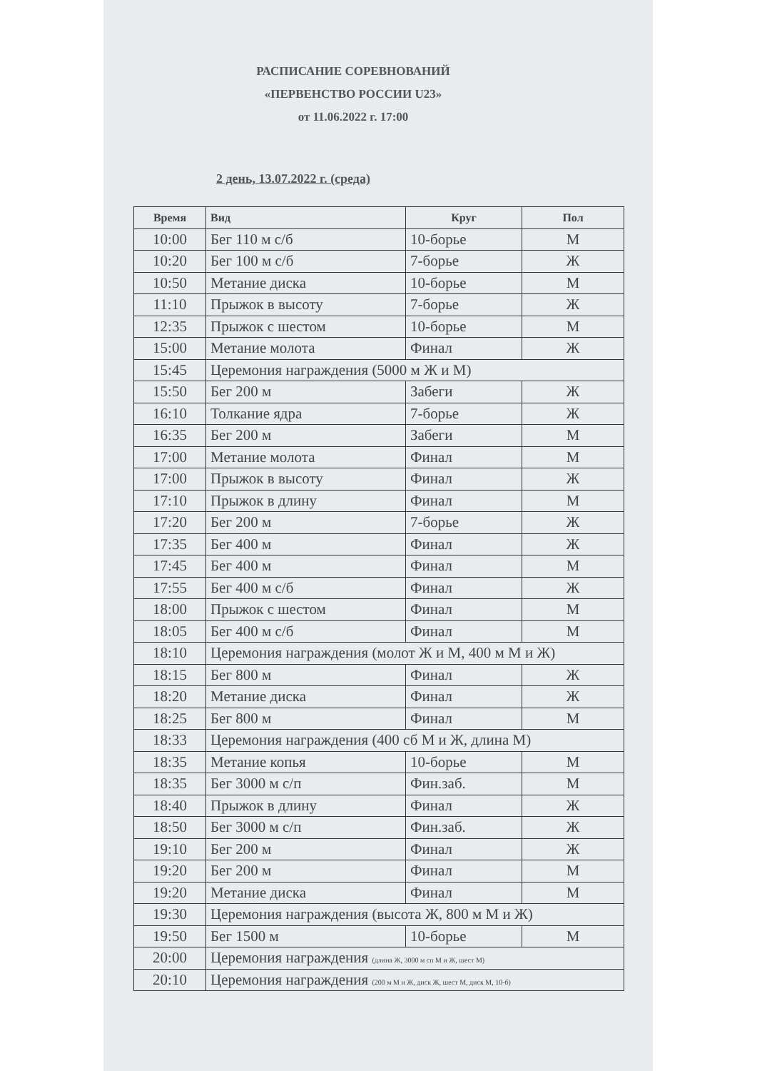РАСПИСАНИЕ СОРЕВНОВАНИЙ
«ПЕРВЕНСТВО РОССИИ U23»
от 11.06.2022 г. 17:00
2 день, 13.07.2022 г. (среда)
| Время | Вид | Круг | Пол |
| --- | --- | --- | --- |
| 10:00 | Бег 110 м с/б | 10-борье | М |
| 10:20 | Бег 100 м с/б | 7-борье | Ж |
| 10:50 | Метание диска | 10-борье | М |
| 11:10 | Прыжок в высоту | 7-борье | Ж |
| 12:35 | Прыжок с шестом | 10-борье | М |
| 15:00 | Метание молота | Финал | Ж |
| 15:45 | Церемония награждения (5000 м Ж и М) | | |
| 15:50 | Бег 200 м | Забеги | Ж |
| 16:10 | Толкание ядра | 7-борье | Ж |
| 16:35 | Бег 200 м | Забеги | М |
| 17:00 | Метание молота | Финал | М |
| 17:00 | Прыжок в высоту | Финал | Ж |
| 17:10 | Прыжок в длину | Финал | М |
| 17:20 | Бег 200 м | 7-борье | Ж |
| 17:35 | Бег 400 м | Финал | Ж |
| 17:45 | Бег 400 м | Финал | М |
| 17:55 | Бег 400 м с/б | Финал | Ж |
| 18:00 | Прыжок с шестом | Финал | М |
| 18:05 | Бег 400 м с/б | Финал | М |
| 18:10 | Церемония награждения (молот Ж и М, 400 м М и Ж) | | |
| 18:15 | Бег 800 м | Финал | Ж |
| 18:20 | Метание диска | Финал | Ж |
| 18:25 | Бег 800 м | Финал | М |
| 18:33 | Церемония награждения (400 сб М и Ж, длина М) | | |
| 18:35 | Метание копья | 10-борье | М |
| 18:35 | Бег 3000 м с/п | Фин.заб. | М |
| 18:40 | Прыжок в длину | Финал | Ж |
| 18:50 | Бег 3000 м с/п | Фин.заб. | Ж |
| 19:10 | Бег 200 м | Финал | Ж |
| 19:20 | Бег 200 м | Финал | М |
| 19:20 | Метание диска | Финал | М |
| 19:30 | Церемония награждения (высота Ж, 800 м М и Ж) | | |
| 19:50 | Бег 1500 м | 10-борье | М |
| 20:00 | Церемония награждения (длина Ж, 3000 м сп М и Ж, шест М) | | |
| 20:10 | Церемония награждения (200 м М и Ж, диск Ж, шест М, диск М, 10-б) | | |